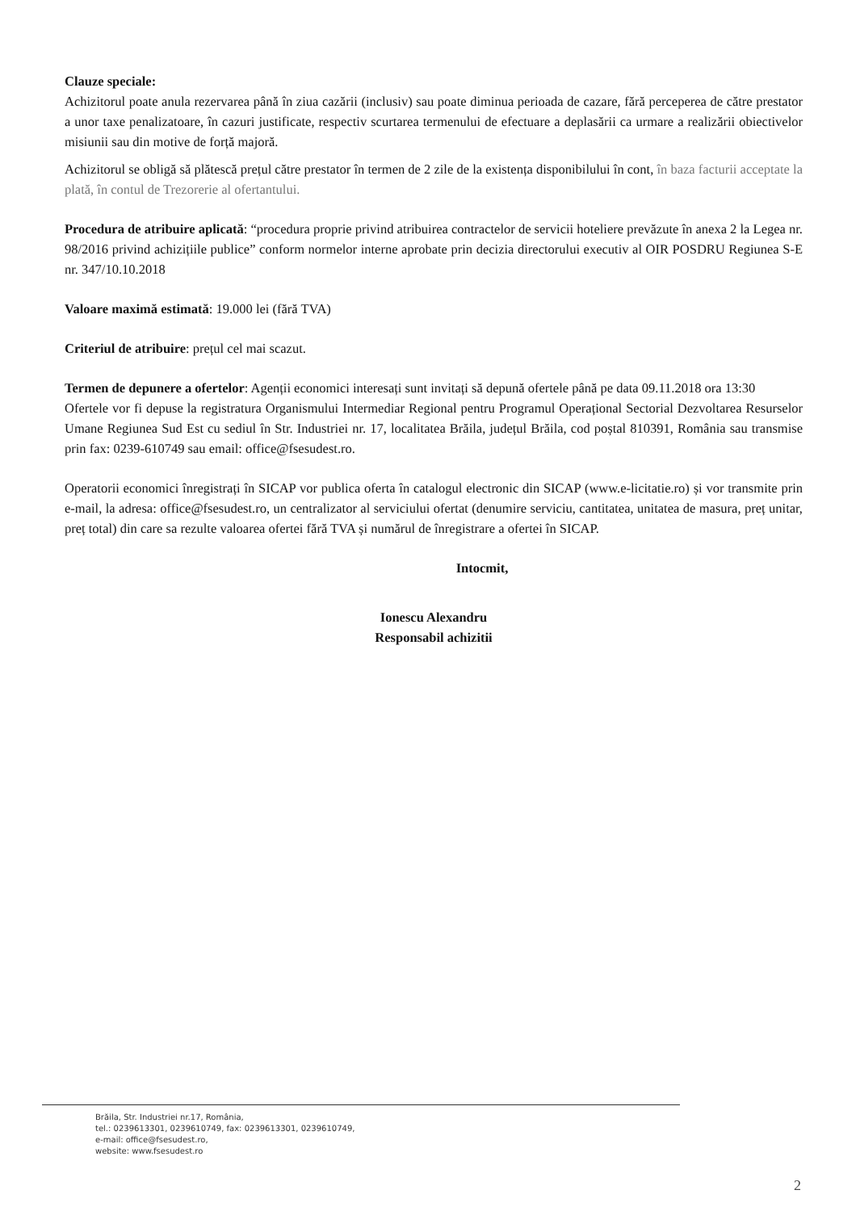Clauze speciale:
Achizitorul poate anula rezervarea până în ziua cazării (inclusiv) sau poate diminua perioada de cazare, fără perceperea de către prestator a unor taxe penalizatoare, în cazuri justificate, respectiv scurtarea termenului de efectuare a deplasării ca urmare a realizării obiectivelor misiunii sau din motive de forță majoră.
Achizitorul se obligă să plătescă prețul către prestator în termen de 2 zile de la existența disponibilului în cont, în baza facturii acceptate la plată, în contul de Trezorerie al ofertantului.
Procedura de atribuire aplicată: “procedura proprie privind atribuirea contractelor de servicii hoteliere prevăzute în anexa 2 la Legea nr. 98/2016 privind achizițiile publice” conform normelor interne aprobate prin decizia directorului executiv al OIR POSDRU Regiunea S-E nr. 347/10.10.2018
Valoare maximă estimată: 19.000 lei (fără TVA)
Criteriul de atribuire: prețul cel mai scazut.
Termen de depunere a ofertelor: Agenții economici interesați sunt invitați să depună ofertele până pe data 09.11.2018 ora 13:30
Ofertele vor fi depuse la registratura Organismului Intermediar Regional pentru Programul Operațional Sectorial Dezvoltarea Resurselor Umane Regiunea Sud Est cu sediul în Str. Industriei nr. 17, localitatea Brăila, județul Brăila, cod poștal 810391, România sau transmise prin fax: 0239-610749 sau email: office@fsesudest.ro.
Operatorii economici înregistrați în SICAP vor publica oferta în catalogul electronic din SICAP (www.e-licitatie.ro) și vor transmite prin e-mail, la adresa: office@fsesudest.ro, un centralizator al serviciului ofertat (denumire serviciu, cantitatea, unitatea de masura, preț unitar, preț total) din care sa rezulte valoarea ofertei fără TVA și numărul de înregistrare a ofertei în SICAP.
Intocmit,
Ionescu Alexandru
Responsabil achizitii
Brăila, Str. Industriei nr.17, România,
tel.: 0239613301, 0239610749, fax: 0239613301, 0239610749,
e-mail: office@fsesudest.ro,
website: www.fsesudest.ro
2